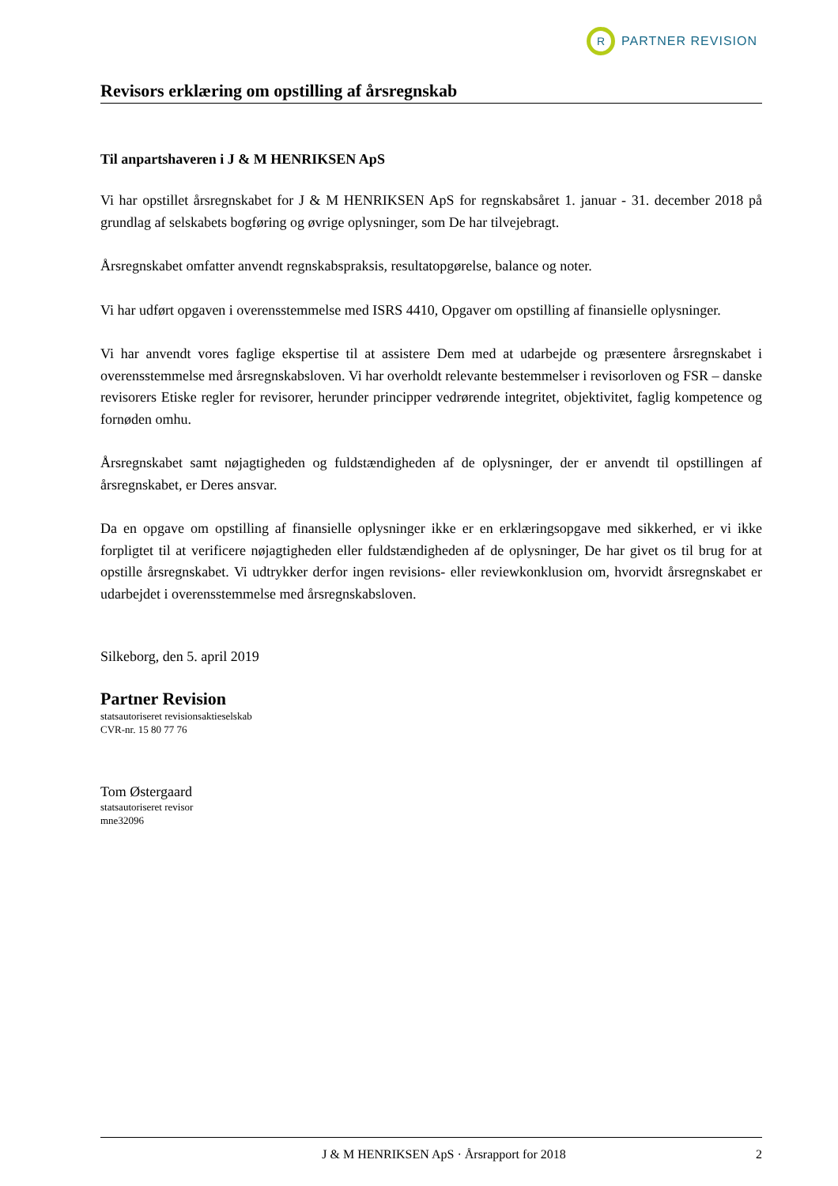R
PARTNER REVISION
Revisors erklæring om opstilling af årsregnskab
Til anpartshaveren i J & M HENRIKSEN ApS
Vi har opstillet årsregnskabet for J & M HENRIKSEN ApS for regnskabsåret 1. januar - 31. december 2018 på grundlag af selskabets bogføring og øvrige oplysninger, som De har tilvejebragt.
Årsregnskabet omfatter anvendt regnskabspraksis, resultatopgørelse, balance og noter.
Vi har udført opgaven i overensstemmelse med ISRS 4410, Opgaver om opstilling af finansielle oplysninger.
Vi har anvendt vores faglige ekspertise til at assistere Dem med at udarbejde og præsentere årsregnskabet i overensstemmelse med årsregnskabsloven. Vi har overholdt relevante bestemmelser i revisorloven og FSR – danske revisorers Etiske regler for revisorer, herunder principper vedrørende integritet, objektivitet, faglig kompetence og fornøden omhu.
Årsregnskabet samt nøjagtigheden og fuldstændigheden af de oplysninger, der er anvendt til opstillingen af årsregnskabet, er Deres ansvar.
Da en opgave om opstilling af finansielle oplysninger ikke er en erklæringsopgave med sikkerhed, er vi ikke forpligtet til at verificere nøjagtigheden eller fuldstændigheden af de oplysninger, De har givet os til brug for at opstille årsregnskabet. Vi udtrykker derfor ingen revisions- eller reviewkonklusion om, hvorvidt årsregnskabet er udarbejdet i overensstemmelse med årsregnskabsloven.
Silkeborg, den 5. april 2019
Partner Revision
statsautoriseret revisionsaktieselskab
CVR-nr. 15 80 77 76
Tom Østergaard
statsautoriseret revisor
mne32096
J & M HENRIKSEN ApS · Årsrapport for 2018 2